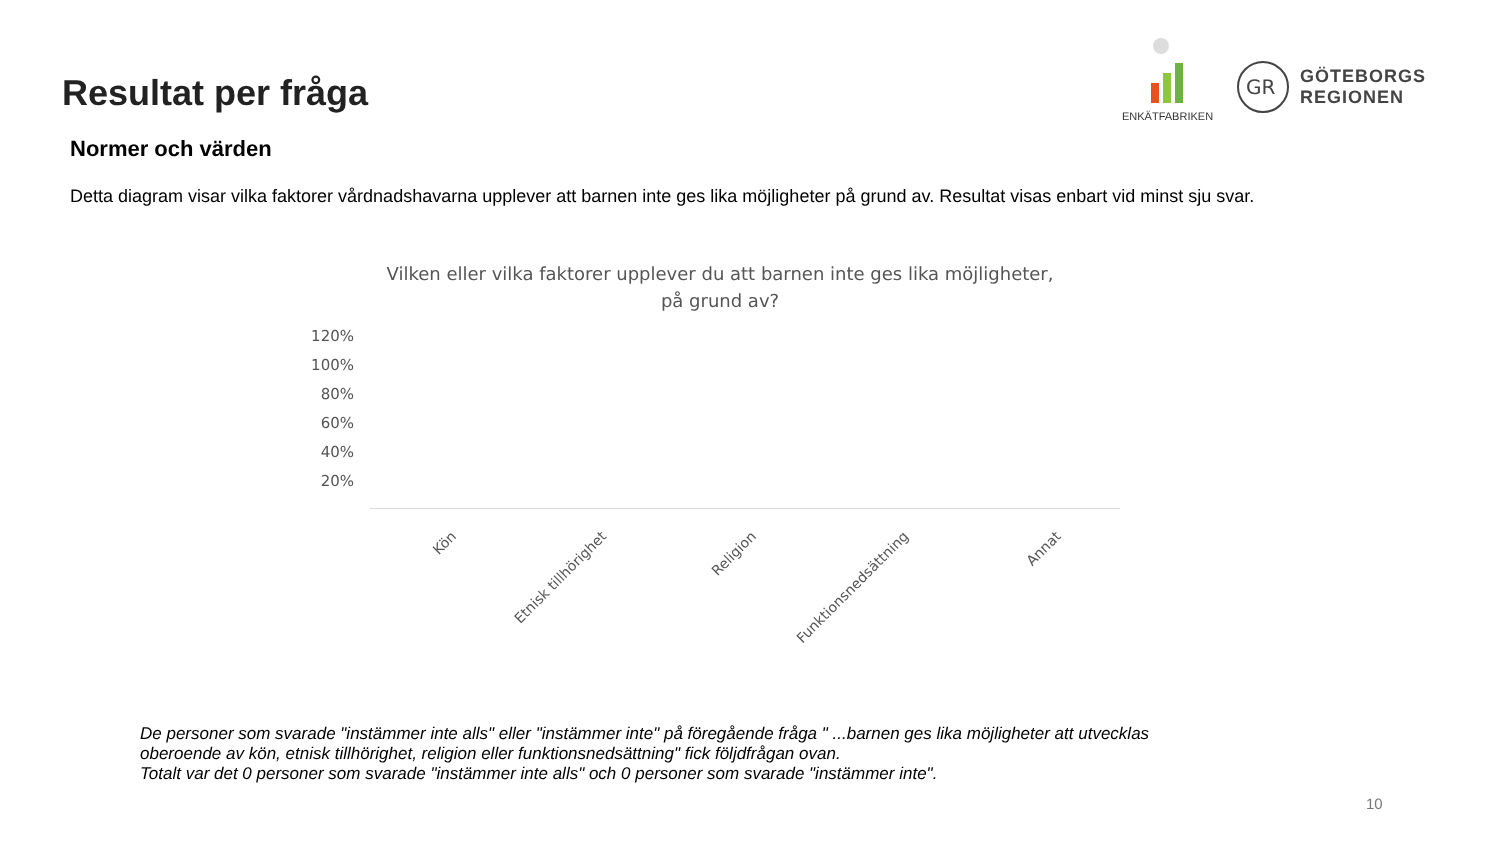Resultat per fråga
ENKÄTFABRIKEN
GR
GÖTEBORGS
REGIONEN
Normer och värden
Detta diagram visar vilka faktorer vårdnadshavarna upplever att barnen inte ges lika möjligheter på grund av. Resultat visas enbart vid minst sju svar.
Vilken eller vilka faktorer upplever du att barnen inte ges lika möjligheter,
på grund av?
120%
100%
80%
60%
40%
20%
Kön Etnisk tillhörighet Religion Funktionsnedsättning Annat
De personer som svarade "instämmer inte alls" eller "instämmer inte" på föregående fråga " ...barnen ges lika möjligheter att utvecklas
oberoende av kön, etnisk tillhörighet, religion eller funktionsnedsättning" fick följdfrågan ovan.
Totalt var det 0 personer som svarade "instämmer inte alls" och 0 personer som svarade "instämmer inte".
10